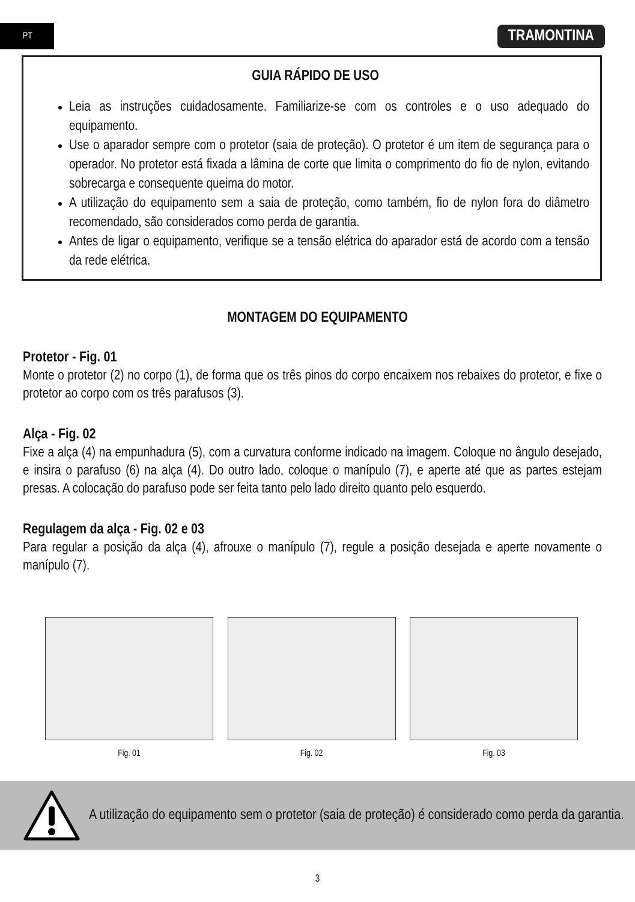PT
TRAMONTINA
GUIA RÁPIDO DE USO
Leia as instruções cuidadosamente. Familiarize-se com os controles e o uso adequado do equipamento.
Use o aparador sempre com o protetor (saia de proteção). O protetor é um item de segurança para o operador. No protetor está fixada a lâmina de corte que limita o comprimento do fio de nylon, evitando sobrecarga e consequente queima do motor.
A utilização do equipamento sem a saia de proteção, como também, fio de nylon fora do diâmetro recomendado, são considerados como perda de garantia.
Antes de ligar o equipamento, verifique se a tensão elétrica do aparador está de acordo com a tensão da rede elétrica.
MONTAGEM DO EQUIPAMENTO
Protetor - Fig. 01
Monte o protetor (2) no corpo (1), de forma que os três pinos do corpo encaixem nos rebaixes do protetor, e fixe o protetor ao corpo com os três parafusos (3).
Alça - Fig. 02
Fixe a alça (4) na empunhadura (5), com a curvatura conforme indicado na imagem. Coloque no ângulo desejado, e insira o parafuso (6) na alça (4). Do outro lado, coloque o manípulo (7), e aperte até que as partes estejam presas. A colocação do parafuso pode ser feita tanto pelo lado direito quanto pelo esquerdo.
Regulagem da alça - Fig. 02 e 03
Para regular a posição da alça (4), afrouxe o manípulo (7), regule a posição desejada e aperte novamente o manípulo (7).
Fig. 01 Fig. 02 Fig. 03
A utilização do equipamento sem o protetor (saia de proteção) é considerado como perda da garantia.
3